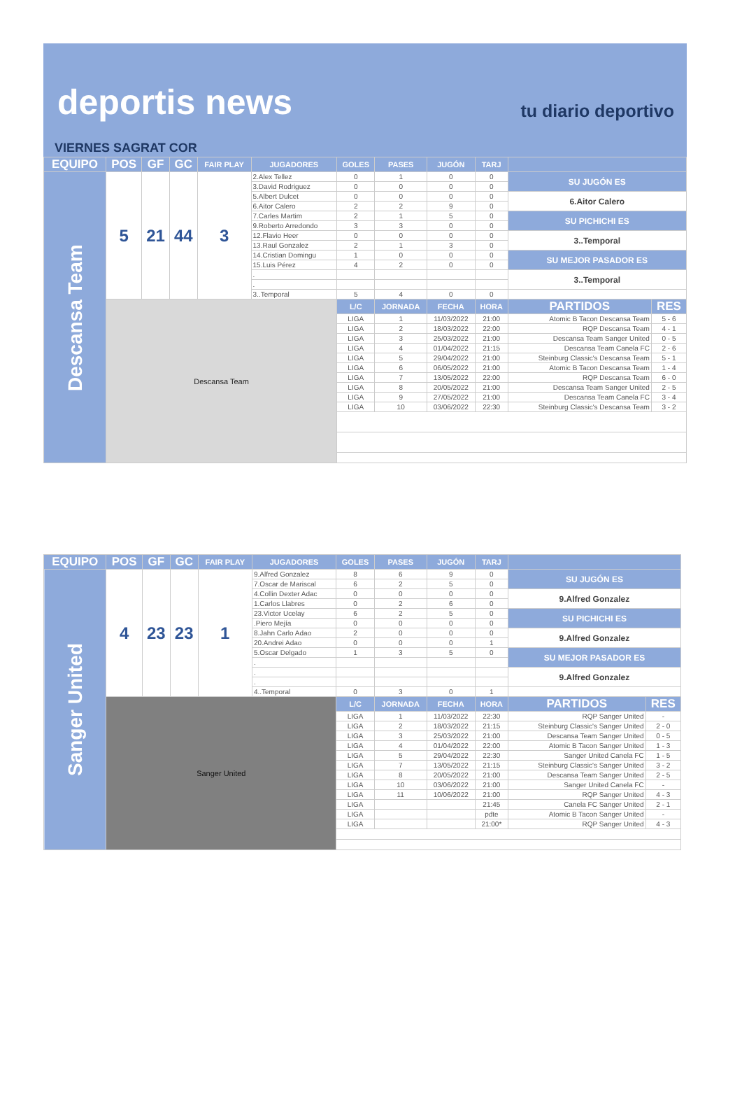deportis news
tu diario deportivo
VIERNES SAGRAT COR
| EQUIPO | POS | GF | GC | FAIR PLAY | JUGADORES | GOLES | PASES | JUGÓN | TARJ | | |
| --- | --- | --- | --- | --- | --- | --- | --- | --- | --- | --- | --- |
| Descansa Team | 5 | 21 | 44 | 3 | 2.Alex Tellez | 0 | 1 | 0 | 0 | SU JUGÓN ES | |
| | | | | | 3.David Rodriguez | 0 | 0 | 0 | 0 | | |
| | | | | | 5.Albert Dulcet | 0 | 0 | 0 | 0 | 6.Aitor Calero | |
| | | | | | 6.Aitor Calero | 2 | 2 | 9 | 0 | | |
| | | | | | 7.Carles Martim | 2 | 1 | 5 | 0 | SU PICHICHI ES | |
| | | | | | 9.Roberto Arredondo | 3 | 3 | 0 | 0 | | |
| | | | | | 12.Flavio Heer | 0 | 0 | 0 | 0 | 3..Temporal | |
| | | | | | 13.Raul Gonzalez | 2 | 1 | 3 | 0 | | |
| | | | | | 14.Cristian Domingu | 1 | 0 | 0 | 0 | SU MEJOR PASADOR ES | |
| | | | | | 15.Luis Pérez | 4 | 2 | 0 | 0 | | |
| | | | | | . | | | | | 3..Temporal | |
| | | | | | . | | | | | | |
| | | | | | 3..Temporal | 5 | 4 | 0 | 0 | | |
| | Descansa Team | | | | | L/C | JORNADA | FECHA | HORA | PARTIDOS | RES |
| | | | | | | LIGA | 1 | 11/03/2022 | 21:00 | Atomic B Tacon Descansa Team | 5 - 6 |
| | | | | | | LIGA | 2 | 18/03/2022 | 22:00 | RQP Descansa Team | 4 - 1 |
| | | | | | | LIGA | 3 | 25/03/2022 | 21:00 | Descansa Team Sanger United | 0 - 5 |
| | | | | | | LIGA | 4 | 01/04/2022 | 21:15 | Descansa Team Canela FC | 2 - 6 |
| | | | | | | LIGA | 5 | 29/04/2022 | 21:00 | Steinburg Classic's Descansa Team | 5 - 1 |
| | | | | | | LIGA | 6 | 06/05/2022 | 21:00 | Atomic B Tacon Descansa Team | 1 - 4 |
| | | | | | | LIGA | 7 | 13/05/2022 | 22:00 | RQP Descansa Team | 6 - 0 |
| | | | | | | LIGA | 8 | 20/05/2022 | 21:00 | Descansa Team Sanger United | 2 - 5 |
| | | | | | | LIGA | 9 | 27/05/2022 | 21:00 | Descansa Team Canela FC | 3 - 4 |
| | | | | | | LIGA | 10 | 03/06/2022 | 22:30 | Steinburg Classic's Descansa Team | 3 - 2 |
| EQUIPO | POS | GF | GC | FAIR PLAY | JUGADORES | GOLES | PASES | JUGÓN | TARJ | | |
| --- | --- | --- | --- | --- | --- | --- | --- | --- | --- | --- | --- |
| Sanger United | 4 | 23 | 23 | 1 | 9.Alfred Gonzalez | 8 | 6 | 9 | 0 | SU JUGÓN ES | |
| | | | | | 7.Oscar de Mariscal | 6 | 2 | 5 | 0 | | |
| | | | | | 4.Collin Dexter Adac | 0 | 0 | 0 | 0 | 9.Alfred Gonzalez | |
| | | | | | 1.Carlos Llabres | 0 | 2 | 6 | 0 | | |
| | | | | | 23.Victor Ucelay | 6 | 2 | 5 | 0 | SU PICHICHI ES | |
| | | | | | .Piero Mejía | 0 | 0 | 0 | 0 | | |
| | | | | | 8.Jahn Carlo Adao | 2 | 0 | 0 | 0 | 9.Alfred Gonzalez | |
| | | | | | 20.Andrei Adao | 0 | 0 | 0 | 1 | | |
| | | | | | 5.Oscar Delgado | 1 | 3 | 5 | 0 | SU MEJOR PASADOR ES | |
| | | | | | . | | | | | | |
| | | | | | . | | | | | 9.Alfred Gonzalez | |
| | | | | | . | | | | | | |
| | | | | | 4..Temporal | 0 | 3 | 0 | 1 | | |
| | Sanger United | | | | | L/C | JORNADA | FECHA | HORA | PARTIDOS | RES |
| | | | | | | LIGA | 1 | 11/03/2022 | 22:30 | RQP Sanger United | - |
| | | | | | | LIGA | 2 | 18/03/2022 | 21:15 | Steinburg Classic's Sanger United | 2 - 0 |
| | | | | | | LIGA | 3 | 25/03/2022 | 21:00 | Descansa Team Sanger United | 0 - 5 |
| | | | | | | LIGA | 4 | 01/04/2022 | 22:00 | Atomic B Tacon Sanger United | 1 - 3 |
| | | | | | | LIGA | 5 | 29/04/2022 | 22:30 | Sanger United Canela FC | 1 - 5 |
| | | | | | | LIGA | 7 | 13/05/2022 | 21:15 | Steinburg Classic's Sanger United | 3 - 2 |
| | | | | | | LIGA | 8 | 20/05/2022 | 21:00 | Descansa Team Sanger United | 2 - 5 |
| | | | | | | LIGA | 10 | 03/06/2022 | 21:00 | Sanger United Canela FC | - |
| | | | | | | LIGA | 11 | 10/06/2022 | 21:00 | RQP Sanger United | 4 - 3 |
| | | | | | | LIGA | | | 21:45 | Canela FC Sanger United | 2 - 1 |
| | | | | | | LIGA | | | pdte | Atomic B Tacon Sanger United | - |
| | | | | | | LIGA | | | 21:00* | RQP Sanger United | 4 - 3 |